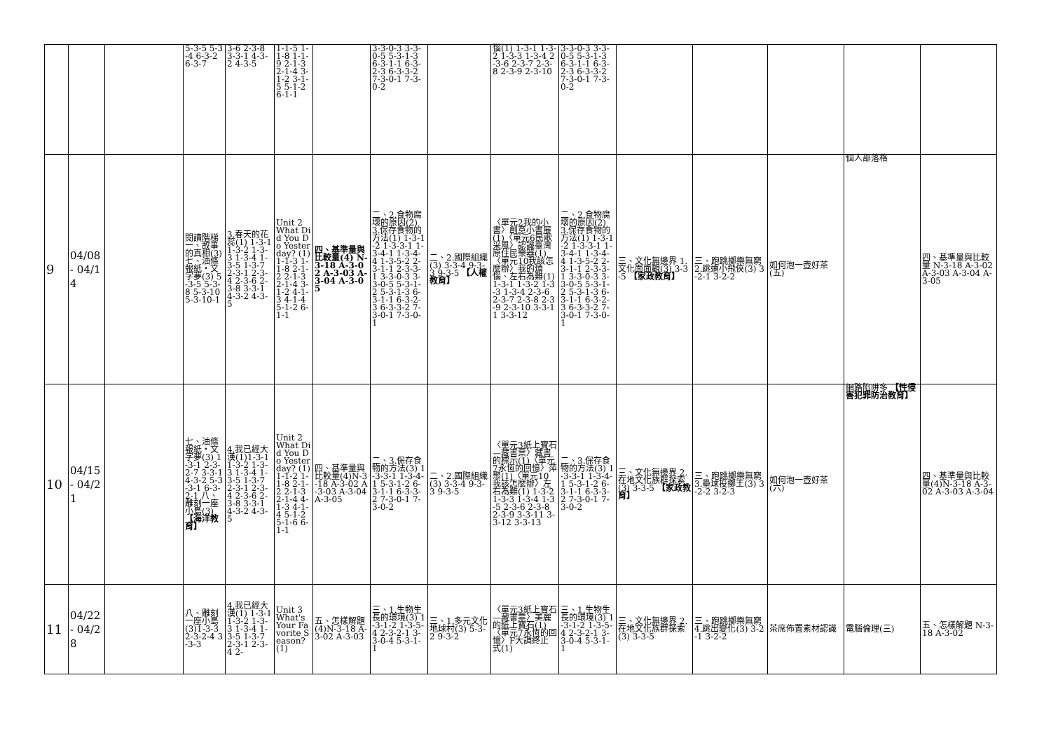| | | | 5-3-5 5-3-4 6-3-2 6-3-7 | 3-6 2-3-8 3-3-1 4-3-2 4-3-5 | 1-1-5 1-1-8 1-1-9 2-1-3 2-1-4 3-1-2 3-1-5 5-1-2 6-1-1 | | 3-3-0-3 3-3-0-5 5-3-1-3 6-3-1-1 6-3-2-3 6-3-3-2 7-3-0-1 7-3-0-2 | | 惱(1) 1-3-1 1-3-2 1-3-3 1-3-4 2-3-6 2-3-7 2-3-8 2-3-9 2-3-10 | 3-3-0-3 3-3-0-5 5-3-1-3 6-3-1-1 6-3-2-3 6-3-3-2 7-3-0-1 7-3-0-2 | | | | | |
| 9 | 04/08 - 04/14 | | 閱讀階梯一、故事的真相(3) 七、油條報紙‧文字夢(3) 5-3-5 5-3-8 5-3-10 5-3-10-1 | 3.春天的花蕊(1) 1-3-1 1-3-2 1-3-3 1-3-4 1-3-5 1-3-7 2-3-1 2-3-4 2-3-6 2-3-8 3-3-1 4-3-2 4-3-5 | Unit 2 What Did You Do Yesterday? (1) 1-1-3 1-1-8 2-1-2 2-1-3 2-1-4 3-1-2 4-1-3 4-1-4 5-1-2 6-1-1 | 四、基準量與比較量(4) N-3-18 A-3-02 A-3-03 A-3-04 A-3-05 | 二、2.食物腐壞的原因(2) 3.保存食物的方法(1) 1-3-1-2 1-3-3-1 1-3-4-1 1-3-4-4 1-3-5-2 2-3-1-1 2-3-3-1 3-3-0-3 3-3-0-5 5-3-1-2 5-3-1-3 6-3-1-1 6-3-2-3 6-3-3-2 7-3-0-1 7-3-0-1 | 二、2.國際組織(3) 3-3-4 9-3-3 9-3-5 【人權教育】 | 〈單元2我的小書〉創意小書展(1)〈單元6民歌采風〉認識臺灣原住民樂器(1)〈單元10我該怎麼辦〉我的煩惱、左右為難(1) 1-3-1 1-3-2 1-3-3 1-3-4 2-3-6 2-3-7 2-3-8 2-3-9 2-3-10 3-3-11 3-3-12 | 二、2.食物腐壞的原因(2) 3.保存食物的方法(1) 1-3-1-2 1-3-3-1 1-3-4-1 1-3-4-4 1-3-5-2 2-3-1-1 2-3-3-1 3-3-0-3 3-3-0-5 5-3-1-2 5-3-1-3 6-3-1-1 6-3-2-3 6-3-3-2 7-3-0-1 7-3-0-1 | 三、文化無邊界 1.文化面面觀(3) 3-3-5 【家政教育】 | 三、跑跳擲樂無窮 2.跳遠小飛俠(3) 3-2-1 3-2-2 | 如何泡一壺好茶(五) | 個人部落格 | 四、基準量與比較量 N-3-18 A-3-02 A-3-03 A-3-04 A-3-05 |
| 10 | 04/15 - 04/21 | | 七、油條報紙‧文字夢(3) 1-3-1 2-3-2-7 3-3-1 4-3-2 5-3-3-1 6-3-2-1 八、雕刻一座小島(3) 【海洋教育】 | 4.我已經大漢(1)1-3-1 1-3-2 1-3-3 1-3-4 1-3-5 1-3-7 2-3-1 2-3-4 2-3-6 2-3-8 3-3-1 4-3-2 4-3-5 | Unit 2 What Did You Do Yesterday? (1) 1-1-2 1-1-8 2-1-2 2-1-3 2-1-4 4-1-3 4-1-4 5-1-2 5-1-6 6-1-1 | 四、基準量與比較量(4)N-3-18 A-3-02 A-3-03 A-3-04 A-3-05 | 二、3.保存食物的方法(3) 1-3-3-1 1-3-4-1 5-3-1-2 6-3-1-1 6-3-3-2 7-3-0-1 7-3-0-2 | 二、2.國際組織(3) 3-3-4 9-3-3 9-3-5 | 〈單元3紙上寶石—藏書票〉藏書的標示(1)〈單元7永恆的回憶〉萍聚(1)〈單元10我該怎麼辦〉左右為難(1) 1-3-2 1-3-3 1-3-4 1-3-5 2-3-6 2-3-8 2-3-9 3-3-11 3-3-12 3-3-13 | 二、3.保存食物的方法(3) 1-3-3-1 1-3-4-1 5-3-1-2 6-3-1-1 6-3-3-2 7-3-0-1 7-3-0-2 | 三、文化無邊界 2.在地文化族群探索(3) 3-3-5 【家政教育】 | 三、跑跳擲樂無窮 3.壘球投擲王(3) 3-2-2 3-2-3 | 如何泡一壺好茶(六) | 網路陷阱多 【性侵害犯罪防治教育】 | 四、基準量與比較量(4)N-3-18 A-3-02 A-3-03 A-3-04 |
| 11 | 04/22 - 04/28 | | 八、雕刻一座小島(3)1-3-3 2-3-2-4 3-3-3 | 4.我已經大漢(1) 1-3-1 1-3-2 1-3-3 1-3-4 1-3-5 1-3-7 2-3-1 2-3-4 2- | Unit 3 What's Your Favorite Season? (1) | 五、怎樣解題(4)N-3-18 A-3-02 A-3-03 | 三、1.生物生長的環境(3) 1-3-1-2 1-3-5-4 2-3-2-1 3-3-0-4 5-3-1-1 | 三、1.多元文化地球村(3) 5-3-2 9-3-2 | 〈單元3紙上寶石—藏書票〉美麗的紙上寶石(1)〈單元7永恆的回憶〉F大調終止式(1) | 三、1.生物生長的環境(3) 1-3-1-2 1-3-5-4 2-3-2-1 3-3-0-4 5-3-1-1 | 三、文化無邊界 2.在地文化族群探索(3) 3-3-5 | 三、跑跳擲樂無窮 4.跳出變化(3) 3-2-1 3-2-2 | 茶席佈置素材認識 | 電腦倫理(三) | 五、怎樣解題 N-3-18 A-3-02 |